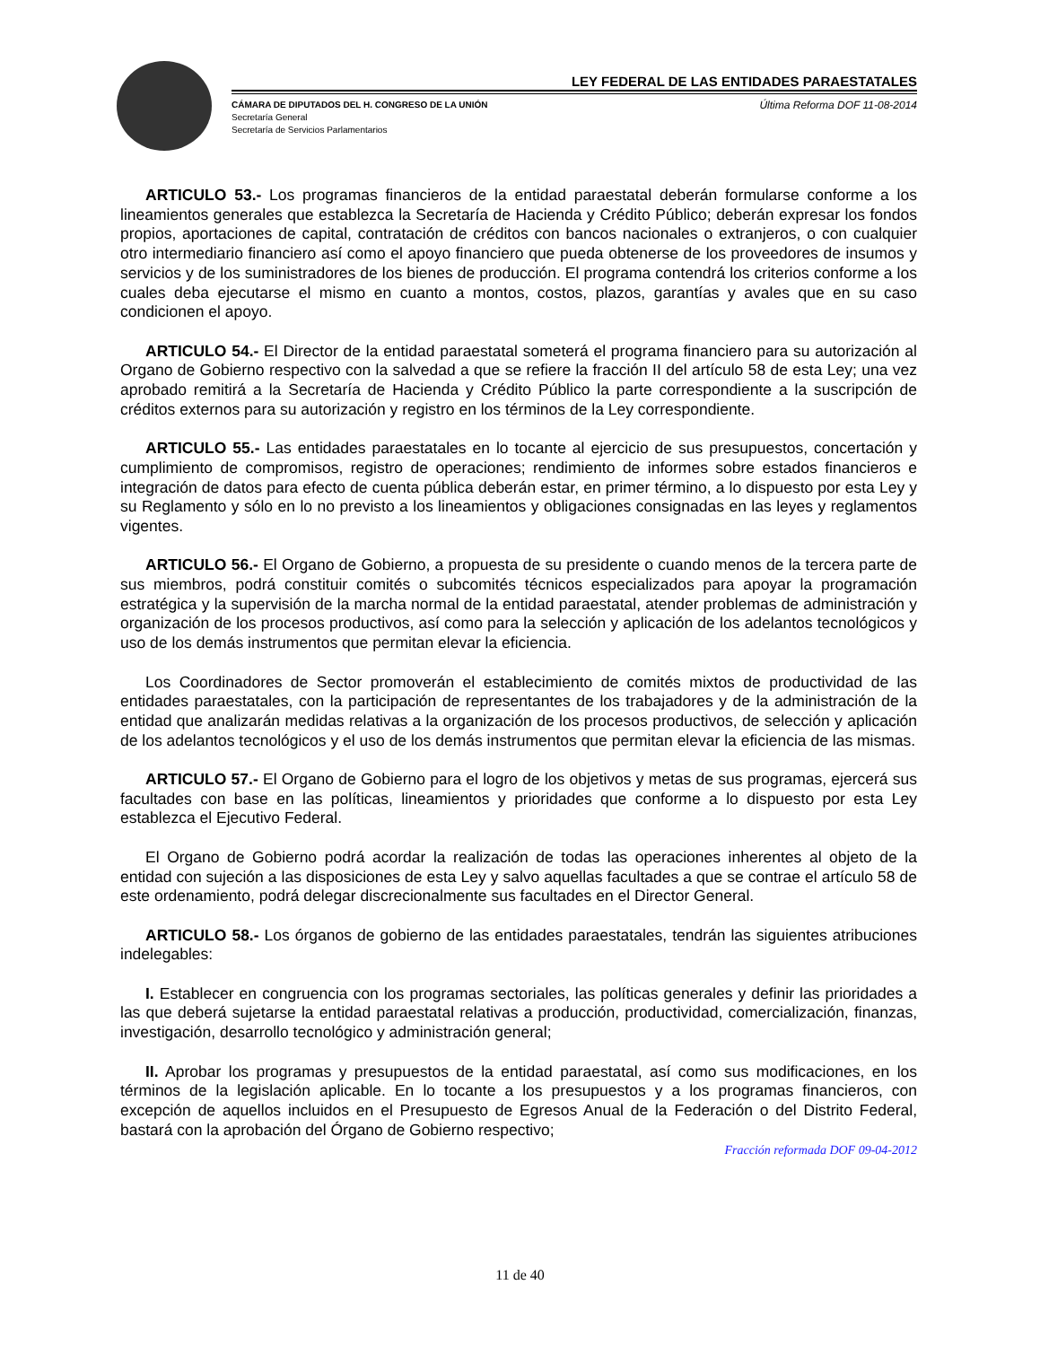LEY FEDERAL DE LAS ENTIDADES PARAESTATALES
CÁMARA DE DIPUTADOS DEL H. CONGRESO DE LA UNIÓN
Secretaría General
Secretaría de Servicios Parlamentarios
Última Reforma DOF 11-08-2014
ARTICULO 53.- Los programas financieros de la entidad paraestatal deberán formularse conforme a los lineamientos generales que establezca la Secretaría de Hacienda y Crédito Público; deberán expresar los fondos propios, aportaciones de capital, contratación de créditos con bancos nacionales o extranjeros, o con cualquier otro intermediario financiero así como el apoyo financiero que pueda obtenerse de los proveedores de insumos y servicios y de los suministradores de los bienes de producción. El programa contendrá los criterios conforme a los cuales deba ejecutarse el mismo en cuanto a montos, costos, plazos, garantías y avales que en su caso condicionen el apoyo.
ARTICULO 54.- El Director de la entidad paraestatal someterá el programa financiero para su autorización al Organo de Gobierno respectivo con la salvedad a que se refiere la fracción II del artículo 58 de esta Ley; una vez aprobado remitirá a la Secretaría de Hacienda y Crédito Público la parte correspondiente a la suscripción de créditos externos para su autorización y registro en los términos de la Ley correspondiente.
ARTICULO 55.- Las entidades paraestatales en lo tocante al ejercicio de sus presupuestos, concertación y cumplimiento de compromisos, registro de operaciones; rendimiento de informes sobre estados financieros e integración de datos para efecto de cuenta pública deberán estar, en primer término, a lo dispuesto por esta Ley y su Reglamento y sólo en lo no previsto a los lineamientos y obligaciones consignadas en las leyes y reglamentos vigentes.
ARTICULO 56.- El Organo de Gobierno, a propuesta de su presidente o cuando menos de la tercera parte de sus miembros, podrá constituir comités o subcomités técnicos especializados para apoyar la programación estratégica y la supervisión de la marcha normal de la entidad paraestatal, atender problemas de administración y organización de los procesos productivos, así como para la selección y aplicación de los adelantos tecnológicos y uso de los demás instrumentos que permitan elevar la eficiencia.
Los Coordinadores de Sector promoverán el establecimiento de comités mixtos de productividad de las entidades paraestatales, con la participación de representantes de los trabajadores y de la administración de la entidad que analizarán medidas relativas a la organización de los procesos productivos, de selección y aplicación de los adelantos tecnológicos y el uso de los demás instrumentos que permitan elevar la eficiencia de las mismas.
ARTICULO 57.- El Organo de Gobierno para el logro de los objetivos y metas de sus programas, ejercerá sus facultades con base en las políticas, lineamientos y prioridades que conforme a lo dispuesto por esta Ley establezca el Ejecutivo Federal.
El Organo de Gobierno podrá acordar la realización de todas las operaciones inherentes al objeto de la entidad con sujeción a las disposiciones de esta Ley y salvo aquellas facultades a que se contrae el artículo 58 de este ordenamiento, podrá delegar discrecionalmente sus facultades en el Director General.
ARTICULO 58.- Los órganos de gobierno de las entidades paraestatales, tendrán las siguientes atribuciones indelegables:
I. Establecer en congruencia con los programas sectoriales, las políticas generales y definir las prioridades a las que deberá sujetarse la entidad paraestatal relativas a producción, productividad, comercialización, finanzas, investigación, desarrollo tecnológico y administración general;
II. Aprobar los programas y presupuestos de la entidad paraestatal, así como sus modificaciones, en los términos de la legislación aplicable. En lo tocante a los presupuestos y a los programas financieros, con excepción de aquellos incluidos en el Presupuesto de Egresos Anual de la Federación o del Distrito Federal, bastará con la aprobación del Órgano de Gobierno respectivo;
Fracción reformada DOF 09-04-2012
11 de 40